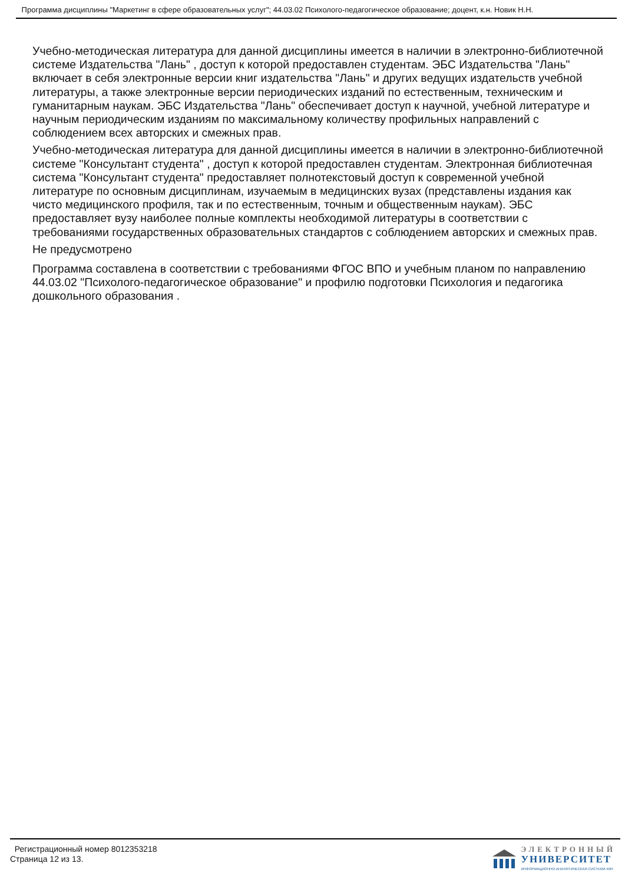Программа дисциплины "Маркетинг в сфере образовательных услуг"; 44.03.02 Психолого-педагогическое образование; доцент, к.н. Новик Н.Н.
Учебно-методическая литература для данной дисциплины имеется в наличии в электронно-библиотечной системе Издательства "Лань" , доступ к которой предоставлен студентам. ЭБС Издательства "Лань" включает в себя электронные версии книг издательства "Лань" и других ведущих издательств учебной литературы, а также электронные версии периодических изданий по естественным, техническим и гуманитарным наукам. ЭБС Издательства "Лань" обеспечивает доступ к научной, учебной литературе и научным периодическим изданиям по максимальному количеству профильных направлений с соблюдением всех авторских и смежных прав.
Учебно-методическая литература для данной дисциплины имеется в наличии в электронно-библиотечной системе "Консультант студента" , доступ к которой предоставлен студентам. Электронная библиотечная система "Консультант студента" предоставляет полнотекстовый доступ к современной учебной литературе по основным дисциплинам, изучаемым в медицинских вузах (представлены издания как чисто медицинского профиля, так и по естественным, точным и общественным наукам). ЭБС предоставляет вузу наиболее полные комплекты необходимой литературы в соответствии с требованиями государственных образовательных стандартов с соблюдением авторских и смежных прав.
Не предусмотрено
Программа составлена в соответствии с требованиями ФГОС ВПО и учебным планом по направлению 44.03.02 "Психолого-педагогическое образование" и профилю подготовки Психология и педагогика дошкольного образования .
Регистрационный номер 8012353218
Страница 12 из 13.
ЭЛЕКТРОННЫЙ
УНИВЕРСИТЕТ
ИНФОРМАЦИОННО-АНАЛИТИЧЕСКАЯ СИСТЕМА КФУ